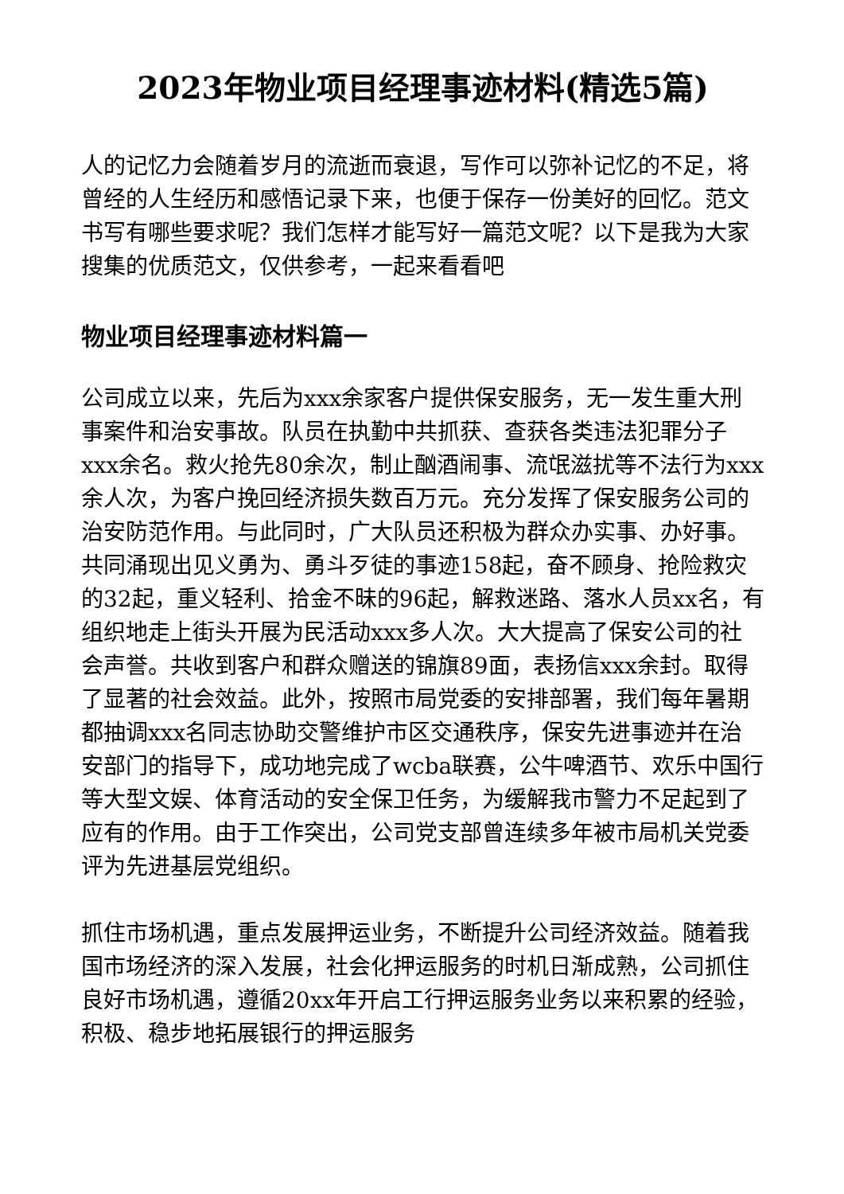2023年物业项目经理事迹材料(精选5篇)
人的记忆力会随着岁月的流逝而衰退，写作可以弥补记忆的不足，将曾经的人生经历和感悟记录下来，也便于保存一份美好的回忆。范文书写有哪些要求呢？我们怎样才能写好一篇范文呢？以下是我为大家搜集的优质范文，仅供参考，一起来看看吧
物业项目经理事迹材料篇一
公司成立以来，先后为xxx余家客户提供保安服务，无一发生重大刑事案件和治安事故。队员在执勤中共抓获、查获各类违法犯罪分子xxx余名。救火抢先80余次，制止酗酒闹事、流氓滋扰等不法行为xxx余人次，为客户挽回经济损失数百万元。充分发挥了保安服务公司的治安防范作用。与此同时，广大队员还积极为群众办实事、办好事。共同涌现出见义勇为、勇斗歹徒的事迹158起，奋不顾身、抢险救灾的32起，重义轻利、拾金不昧的96起，解救迷路、落水人员xx名，有组织地走上街头开展为民活动xxx多人次。大大提高了保安公司的社会声誉。共收到客户和群众赠送的锦旗89面，表扬信xxx余封。取得了显著的社会效益。此外，按照市局党委的安排部署，我们每年暑期都抽调xxx名同志协助交警维护市区交通秩序，保安先进事迹并在治安部门的指导下，成功地完成了wcba联赛，公牛啤酒节、欢乐中国行等大型文娱、体育活动的安全保卫任务，为缓解我市警力不足起到了应有的作用。由于工作突出，公司党支部曾连续多年被市局机关党委评为先进基层党组织。
抓住市场机遇，重点发展押运业务，不断提升公司经济效益。随着我国市场经济的深入发展，社会化押运服务的时机日渐成熟，公司抓住良好市场机遇，遵循20xx年开启工行押运服务业务以来积累的经验，积极、稳步地拓展银行的押运服务